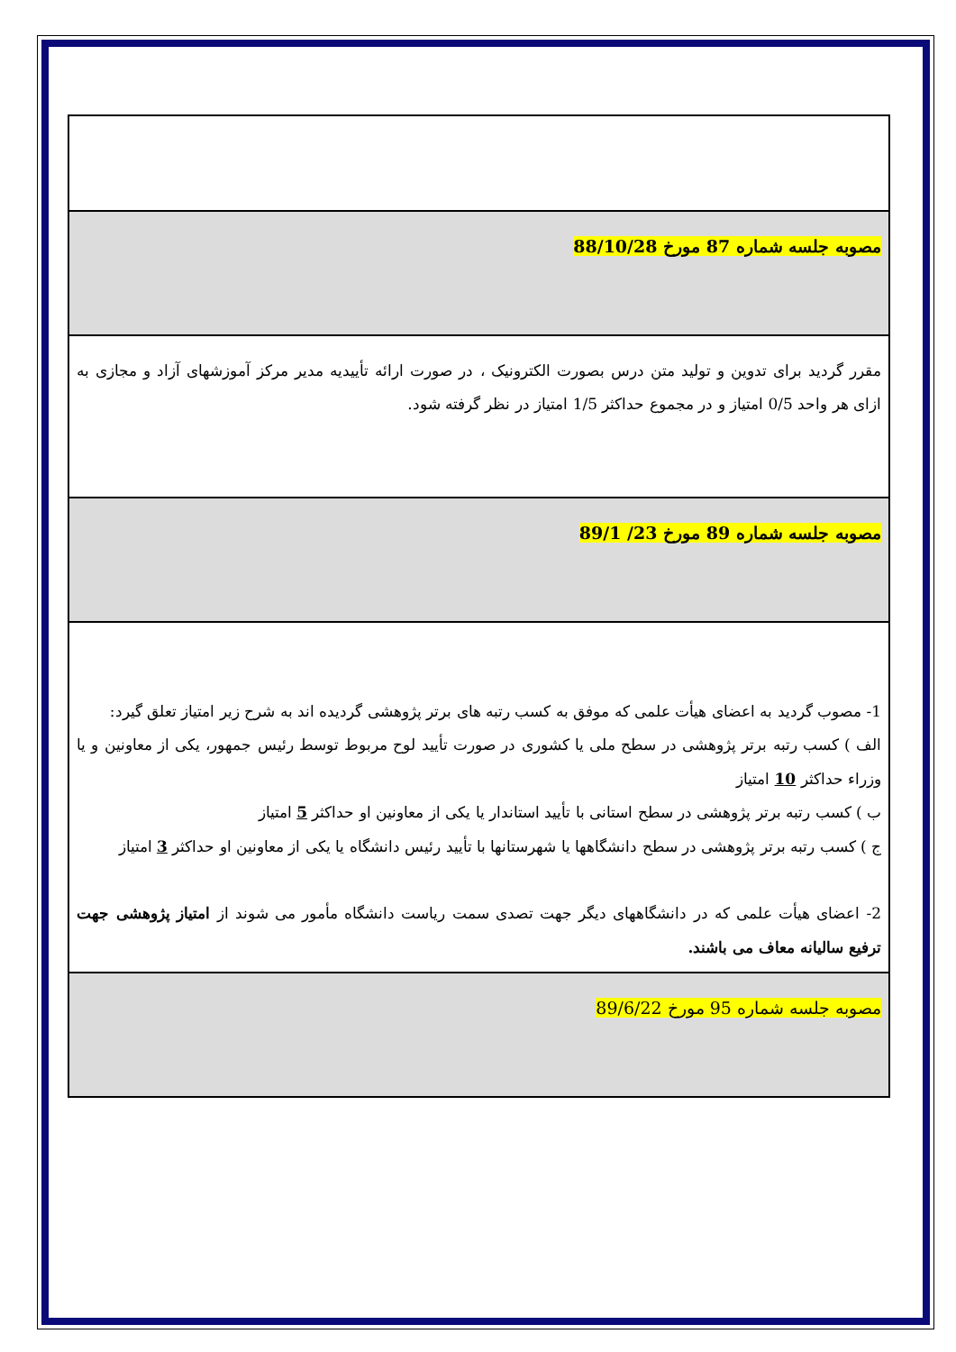| مصوبه جلسه شماره 87 مورخ 88/10/28 |
| مقرر گردید برای تدوین و تولید متن درس بصورت الکترونیک ، در صورت ارائه تأییدیه مدیر مرکز آموزشهای آزاد و مجازی به ازای هر واحد 0/5 امتیاز و در مجموع حداکثر 1/5 امتیاز در نظر گرفته شود. |
| مصوبه جلسه شماره 89 مورخ 23/ 89/1 |
| 1- مصوب گردید به اعضای هیأت علمی که موفق به کسب رتبه های برتر پژوهشی گردیده اند به شرح زیر امتیاز تعلق گیرد: الف ) کسب رتبه برتر پژوهشی در سطح ملی یا کشوری در صورت تأیید لوح مربوط توسط رئیس جمهور، یکی از معاونین و یا وزراء حداکثر 10 امتیاز ب ) کسب رتبه برتر پژوهشی در سطح استانی با تأیید استاندار یا یکی از معاونین او حداکثر 5 امتیاز ج ) کسب رتبه برتر پژوهشی در سطح دانشگاهها یا شهرستانها با تأیید رئیس دانشگاه یا یکی از معاونین او حداکثر 3 امتیاز 2- اعضای هیأت علمی که در دانشگاههای دیگر جهت تصدی سمت ریاست دانشگاه مأمور می شوند از امتیاز پژوهشی جهت ترفیع سالیانه معاف می باشند. |
| مصوبه جلسه شماره 95 مورخ 89/6/22 |